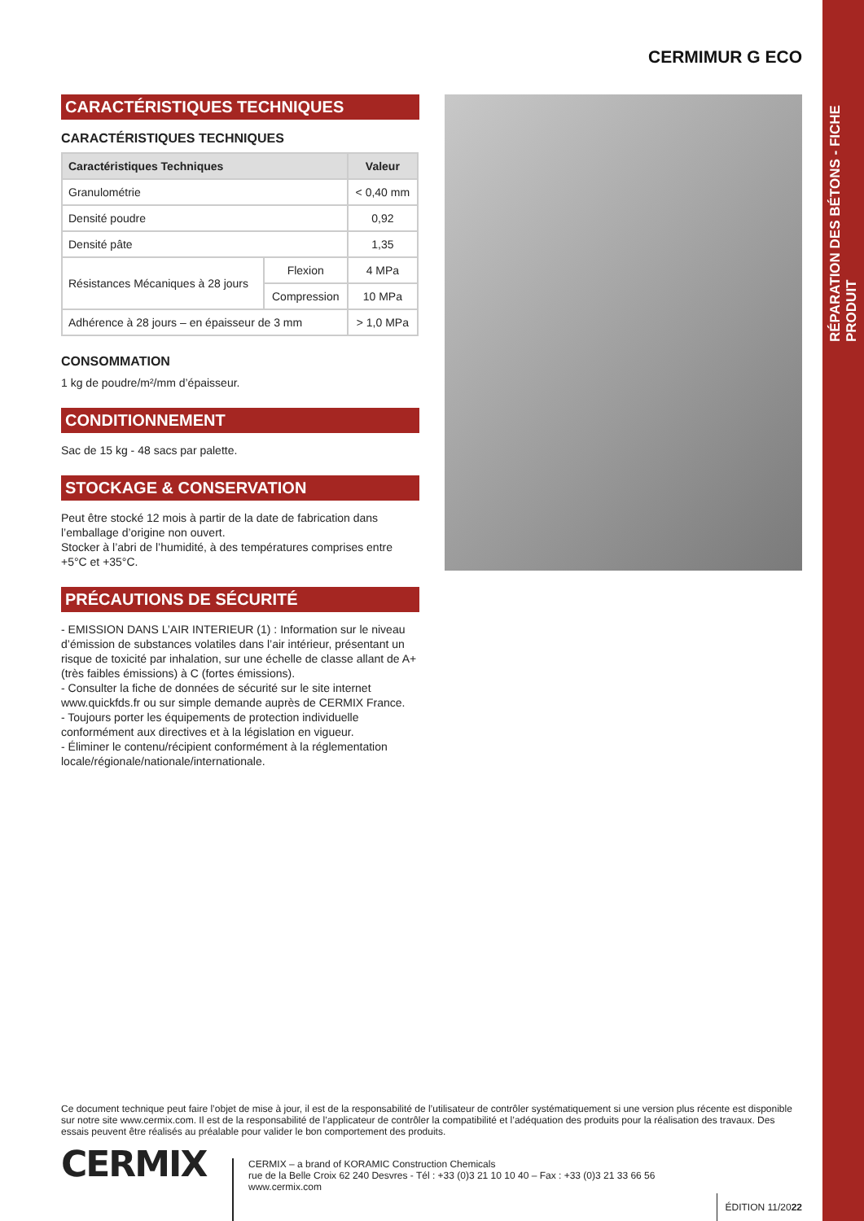RÉPARATION DES BÉTONS - FICHE PRODUIT
CERMIMUR G ECO
CARACTÉRISTIQUES TECHNIQUES
CARACTÉRISTIQUES TECHNIQUES
| Caractéristiques Techniques | | Valeur |
| --- | --- | --- |
| Granulométrie | | < 0,40 mm |
| Densité poudre | | 0,92 |
| Densité pâte | | 1,35 |
| Résistances Mécaniques à 28 jours | Flexion | 4 MPa |
| | Compression | 10 MPa |
| Adhérence à 28 jours – en épaisseur de 3 mm | | > 1,0 MPa |
CONSOMMATION
1 kg de poudre/m²/mm d’épaisseur.
CONDITIONNEMENT
Sac de 15 kg - 48 sacs par palette.
STOCKAGE & CONSERVATION
Peut être stocké 12 mois à partir de la date de fabrication dans l’emballage d’origine non ouvert.
Stocker à l’abri de l’humidité, à des températures comprises entre +5°C et +35°C.
PRÉCAUTIONS DE SÉCURITÉ
- EMISSION DANS L’AIR INTERIEUR (1) : Information sur le niveau d’émission de substances volatiles dans l’air intérieur, présentant un risque de toxicité par inhalation, sur une échelle de classe allant de A+ (très faibles émissions) à C (fortes émissions).
- Consulter la fiche de données de sécurité sur le site internet www.quickfds.fr ou sur simple demande auprès de CERMIX France.
- Toujours porter les équipements de protection individuelle conformément aux directives et à la législation en vigueur.
- Éliminer le contenu/récipient conformément à la réglementation locale/régionale/nationale/internationale.
Ce document technique peut faire l’objet de mise à jour, il est de la responsabilité de l’utilisateur de contrôler systématiquement si une version plus récente est disponible sur notre site www.cermix.com. Il est de la responsabilité de l’applicateur de contrôler la compatibilité et l’adéquation des produits pour la réalisation des travaux. Des essais peuvent être réalisés au préalable pour valider le bon comportement des produits.
CERMIX
CERMIX – a brand of KORAMIC Construction Chemicals
rue de la Belle Croix 62 240 Desvres - Tél : +33 (0)3 21 10 10 40 – Fax : +33 (0)3 21 33 66 56
www.cermix.com
ÉDITION 11/2022